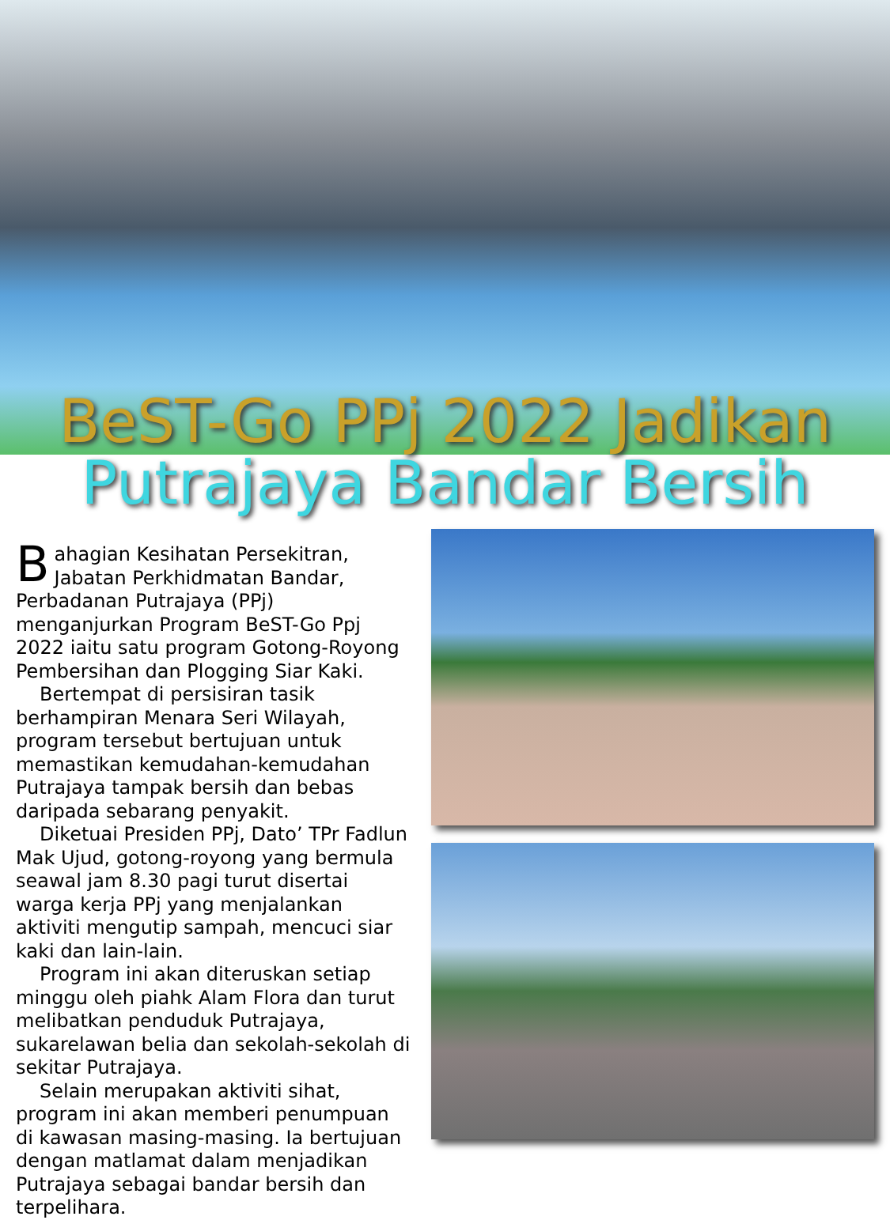BeST-Go PPj 2022 Jadikan
Putrajaya Bandar Bersih
Bahagian Kesihatan Persekitran, Jabatan Perkhidmatan Bandar, Perbadanan Putrajaya (PPj) menganjurkan Program BeST-Go Ppj 2022 iaitu satu program Gotong-Royong Pembersihan dan Plogging Siar Kaki.
Bertempat di persisiran tasik berhampiran Menara Seri Wilayah, program tersebut bertujuan untuk memastikan kemudahan-kemudahan Putrajaya tampak bersih dan bebas daripada sebarang penyakit.
Diketuai Presiden PPj, Dato’ TPr Fadlun Mak Ujud, gotong-royong yang bermula seawal jam 8.30 pagi turut disertai warga kerja PPj yang menjalankan aktiviti mengutip sampah, mencuci siar kaki dan lain-lain.
Program ini akan diteruskan setiap minggu oleh piahk Alam Flora dan turut melibatkan penduduk Putrajaya, sukarelawan belia dan sekolah-sekolah di sekitar Putrajaya.
Selain merupakan aktiviti sihat, program ini akan memberi penumpuan di kawasan masing-masing. Ia bertujuan dengan matlamat dalam menjadikan Putrajaya sebagai bandar bersih dan terpelihara.